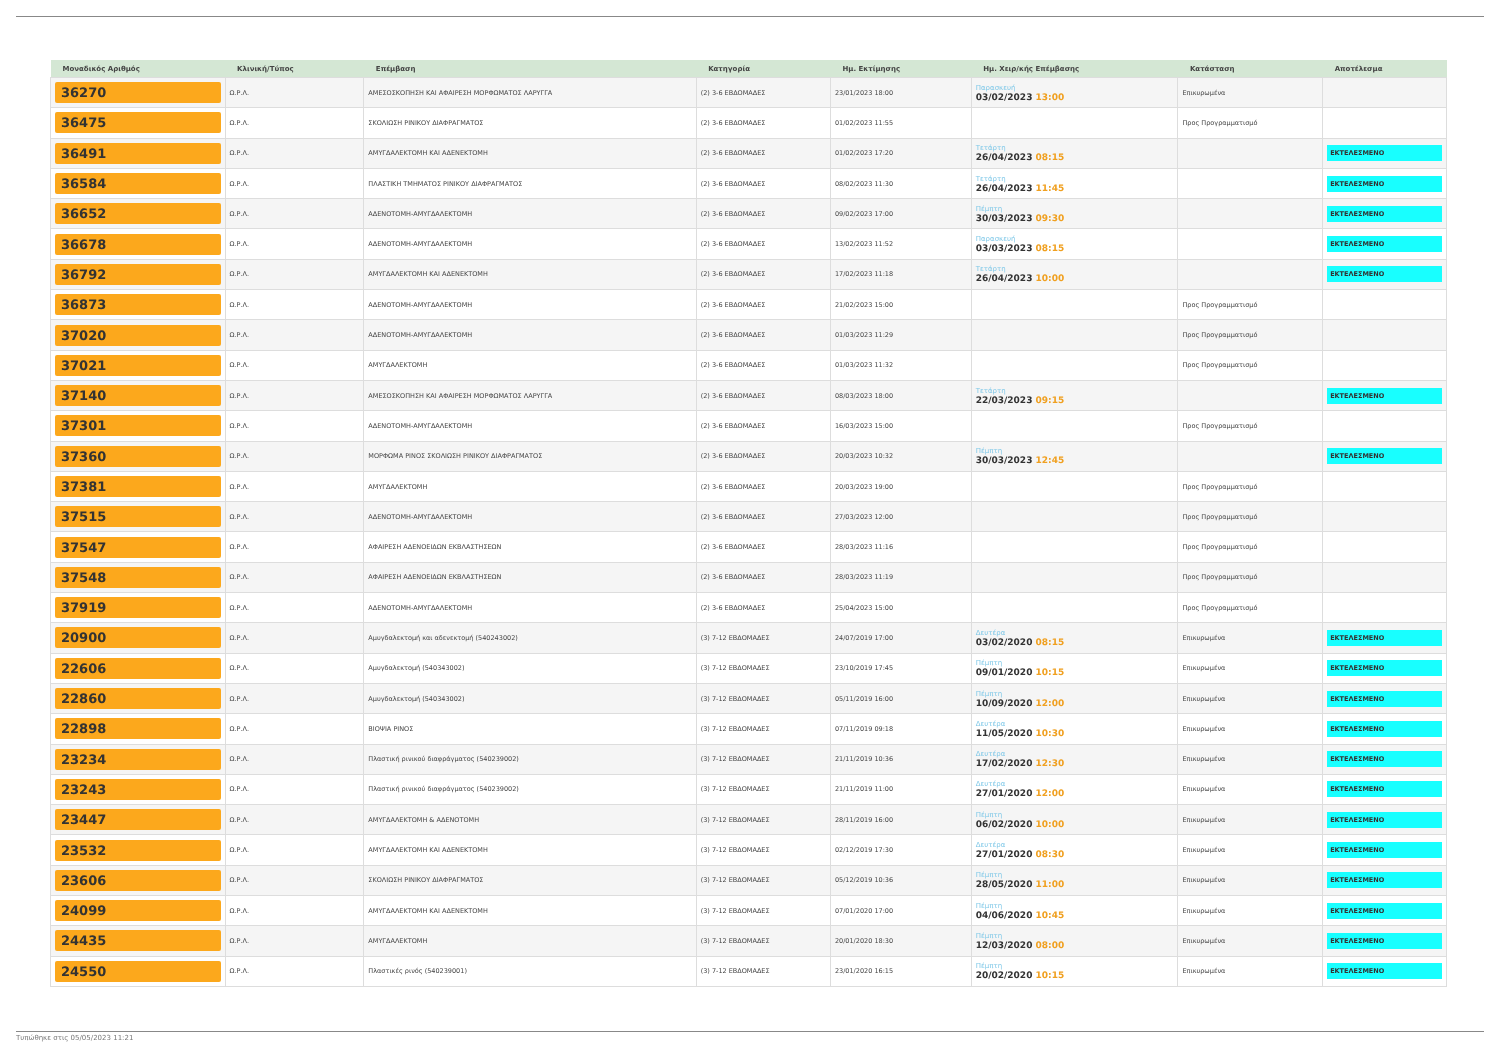| Μοναδικός Αριθμός | Κλινική/Τύπος | Επέμβαση | Κατηγορία | Ημ. Εκτίμησης | Ημ. Χειρ/κής Επέμβασης | Κατάσταση | Αποτέλεσμα |
| --- | --- | --- | --- | --- | --- | --- | --- |
| 36270 | Ω.Ρ.Λ. | ΑΜΕΣΟΣΚΟΠΗΣΗ ΚΑΙ ΑΦΑΙΡΕΣΗ ΜΟΡΦΩΜΑΤΟΣ ΛΑΡΥΓΓΑ | (2) 3-6 ΕΒΔΟΜΑΔΕΣ | 23/01/2023 18:00 | Παρασκευή 03/02/2023 13:00 | Επικυρωμένα | |
| 36475 | Ω.Ρ.Λ. | ΣΚΟΛΙΩΣΗ ΡΙΝΙΚΟΥ ΔΙΑΦΡΑΓΜΑΤΟΣ | (2) 3-6 ΕΒΔΟΜΑΔΕΣ | 01/02/2023 11:55 | | Προς Προγραμματισμό | |
| 36491 | Ω.Ρ.Λ. | ΑΜΥΓΔΑΛΕΚΤΟΜΗ ΚΑΙ ΑΔΕΝΕΚΤΟΜΗ | (2) 3-6 ΕΒΔΟΜΑΔΕΣ | 01/02/2023 17:20 | Τετάρτη 26/04/2023 08:15 | | ΕΚΤΕΛΕΣΜΕΝΟ |
| 36584 | Ω.Ρ.Λ. | ΠΛΑΣΤΙΚΗ ΤΜΗΜΑΤΟΣ ΡΙΝΙΚΟΥ ΔΙΑΦΡΑΓΜΑΤΟΣ | (2) 3-6 ΕΒΔΟΜΑΔΕΣ | 08/02/2023 11:30 | Τετάρτη 26/04/2023 11:45 | | ΕΚΤΕΛΕΣΜΕΝΟ |
| 36652 | Ω.Ρ.Λ. | ΑΔΕΝΟΤΟΜΗ-ΑΜΥΓΔΑΛΕΚΤΟΜΗ | (2) 3-6 ΕΒΔΟΜΑΔΕΣ | 09/02/2023 17:00 | Πέμπτη 30/03/2023 09:30 | | ΕΚΤΕΛΕΣΜΕΝΟ |
| 36678 | Ω.Ρ.Λ. | ΑΔΕΝΟΤΟΜΗ-ΑΜΥΓΔΑΛΕΚΤΟΜΗ | (2) 3-6 ΕΒΔΟΜΑΔΕΣ | 13/02/2023 11:52 | Παρασκευή 03/03/2023 08:15 | | ΕΚΤΕΛΕΣΜΕΝΟ |
| 36792 | Ω.Ρ.Λ. | ΑΜΥΓΔΑΛΕΚΤΟΜΗ ΚΑΙ ΑΔΕΝΕΚΤΟΜΗ | (2) 3-6 ΕΒΔΟΜΑΔΕΣ | 17/02/2023 11:18 | Τετάρτη 26/04/2023 10:00 | | ΕΚΤΕΛΕΣΜΕΝΟ |
| 36873 | Ω.Ρ.Λ. | ΑΔΕΝΟΤΟΜΗ-ΑΜΥΓΔΑΛΕΚΤΟΜΗ | (2) 3-6 ΕΒΔΟΜΑΔΕΣ | 21/02/2023 15:00 | | Προς Προγραμματισμό | |
| 37020 | Ω.Ρ.Λ. | ΑΔΕΝΟΤΟΜΗ-ΑΜΥΓΔΑΛΕΚΤΟΜΗ | (2) 3-6 ΕΒΔΟΜΑΔΕΣ | 01/03/2023 11:29 | | Προς Προγραμματισμό | |
| 37021 | Ω.Ρ.Λ. | ΑΜΥΓΔΑΛΕΚΤΟΜΗ | (2) 3-6 ΕΒΔΟΜΑΔΕΣ | 01/03/2023 11:32 | | Προς Προγραμματισμό | |
| 37140 | Ω.Ρ.Λ. | ΑΜΕΣΟΣΚΟΠΗΣΗ ΚΑΙ ΑΦΑΙΡΕΣΗ ΜΟΡΦΩΜΑΤΟΣ ΛΑΡΥΓΓΑ | (2) 3-6 ΕΒΔΟΜΑΔΕΣ | 08/03/2023 18:00 | Τετάρτη 22/03/2023 09:15 | | ΕΚΤΕΛΕΣΜΕΝΟ |
| 37301 | Ω.Ρ.Λ. | ΑΔΕΝΟΤΟΜΗ-ΑΜΥΓΔΑΛΕΚΤΟΜΗ | (2) 3-6 ΕΒΔΟΜΑΔΕΣ | 16/03/2023 15:00 | | Προς Προγραμματισμό | |
| 37360 | Ω.Ρ.Λ. | ΜΟΡΦΩΜΑ ΡΙΝΟΣ ΣΚΟΛΙΩΣΗ ΡΙΝΙΚΟΥ ΔΙΑΦΡΑΓΜΑΤΟΣ | (2) 3-6 ΕΒΔΟΜΑΔΕΣ | 20/03/2023 10:32 | Πέμπτη 30/03/2023 12:45 | | ΕΚΤΕΛΕΣΜΕΝΟ |
| 37381 | Ω.Ρ.Λ. | ΑΜΥΓΔΑΛΕΚΤΟΜΗ | (2) 3-6 ΕΒΔΟΜΑΔΕΣ | 20/03/2023 19:00 | | Προς Προγραμματισμό | |
| 37515 | Ω.Ρ.Λ. | ΑΔΕΝΟΤΟΜΗ-ΑΜΥΓΔΑΛΕΚΤΟΜΗ | (2) 3-6 ΕΒΔΟΜΑΔΕΣ | 27/03/2023 12:00 | | Προς Προγραμματισμό | |
| 37547 | Ω.Ρ.Λ. | ΑΦΑΙΡΕΣΗ ΑΔΕΝΟΕΙΔΩΝ ΕΚΒΛΑΣΤΗΣΕΩΝ | (2) 3-6 ΕΒΔΟΜΑΔΕΣ | 28/03/2023 11:16 | | Προς Προγραμματισμό | |
| 37548 | Ω.Ρ.Λ. | ΑΦΑΙΡΕΣΗ ΑΔΕΝΟΕΙΔΩΝ ΕΚΒΛΑΣΤΗΣΕΩΝ | (2) 3-6 ΕΒΔΟΜΑΔΕΣ | 28/03/2023 11:19 | | Προς Προγραμματισμό | |
| 37919 | Ω.Ρ.Λ. | ΑΔΕΝΟΤΟΜΗ-ΑΜΥΓΔΑΛΕΚΤΟΜΗ | (2) 3-6 ΕΒΔΟΜΑΔΕΣ | 25/04/2023 15:00 | | Προς Προγραμματισμό | |
| 20900 | Ω.Ρ.Λ. | Αμυγδαλεκτομή και αδενεκτομή (540243002) | (3) 7-12 ΕΒΔΟΜΑΔΕΣ | 24/07/2019 17:00 | Δευτέρα 03/02/2020 08:15 | Επικυρωμένα | ΕΚΤΕΛΕΣΜΕΝΟ |
| 22606 | Ω.Ρ.Λ. | Αμυγδαλεκτομή (540343002) | (3) 7-12 ΕΒΔΟΜΑΔΕΣ | 23/10/2019 17:45 | Πέμπτη 09/01/2020 10:15 | Επικυρωμένα | ΕΚΤΕΛΕΣΜΕΝΟ |
| 22860 | Ω.Ρ.Λ. | Αμυγδαλεκτομή (540343002) | (3) 7-12 ΕΒΔΟΜΑΔΕΣ | 05/11/2019 16:00 | Πέμπτη 10/09/2020 12:00 | Επικυρωμένα | ΕΚΤΕΛΕΣΜΕΝΟ |
| 22898 | Ω.Ρ.Λ. | ΒΙΟΨΙΑ ΡΙΝΟΣ | (3) 7-12 ΕΒΔΟΜΑΔΕΣ | 07/11/2019 09:18 | Δευτέρα 11/05/2020 10:30 | Επικυρωμένα | ΕΚΤΕΛΕΣΜΕΝΟ |
| 23234 | Ω.Ρ.Λ. | Πλαστική ρινικού διαφράγματος (540239002) | (3) 7-12 ΕΒΔΟΜΑΔΕΣ | 21/11/2019 10:36 | Δευτέρα 17/02/2020 12:30 | Επικυρωμένα | ΕΚΤΕΛΕΣΜΕΝΟ |
| 23243 | Ω.Ρ.Λ. | Πλαστική ρινικού διαφράγματος (540239002) | (3) 7-12 ΕΒΔΟΜΑΔΕΣ | 21/11/2019 11:00 | Δευτέρα 27/01/2020 12:00 | Επικυρωμένα | ΕΚΤΕΛΕΣΜΕΝΟ |
| 23447 | Ω.Ρ.Λ. | ΑΜΥΓΔΑΛΕΚΤΟΜΗ & ΑΔΕΝΟΤΟΜΗ | (3) 7-12 ΕΒΔΟΜΑΔΕΣ | 28/11/2019 16:00 | Πέμπτη 06/02/2020 10:00 | Επικυρωμένα | ΕΚΤΕΛΕΣΜΕΝΟ |
| 23532 | Ω.Ρ.Λ. | ΑΜΥΓΔΑΛΕΚΤΟΜΗ ΚΑΙ ΑΔΕΝΕΚΤΟΜΗ | (3) 7-12 ΕΒΔΟΜΑΔΕΣ | 02/12/2019 17:30 | Δευτέρα 27/01/2020 08:30 | Επικυρωμένα | ΕΚΤΕΛΕΣΜΕΝΟ |
| 23606 | Ω.Ρ.Λ. | ΣΚΟΛΙΩΣΗ ΡΙΝΙΚΟΥ ΔΙΑΦΡΑΓΜΑΤΟΣ | (3) 7-12 ΕΒΔΟΜΑΔΕΣ | 05/12/2019 10:36 | Πέμπτη 28/05/2020 11:00 | Επικυρωμένα | ΕΚΤΕΛΕΣΜΕΝΟ |
| 24099 | Ω.Ρ.Λ. | ΑΜΥΓΔΑΛΕΚΤΟΜΗ ΚΑΙ ΑΔΕΝΕΚΤΟΜΗ | (3) 7-12 ΕΒΔΟΜΑΔΕΣ | 07/01/2020 17:00 | Πέμπτη 04/06/2020 10:45 | Επικυρωμένα | ΕΚΤΕΛΕΣΜΕΝΟ |
| 24435 | Ω.Ρ.Λ. | ΑΜΥΓΔΑΛΕΚΤΟΜΗ | (3) 7-12 ΕΒΔΟΜΑΔΕΣ | 20/01/2020 18:30 | Πέμπτη 12/03/2020 08:00 | Επικυρωμένα | ΕΚΤΕΛΕΣΜΕΝΟ |
| 24550 | Ω.Ρ.Λ. | Πλαστικές ρινός (540239001) | (3) 7-12 ΕΒΔΟΜΑΔΕΣ | 23/01/2020 16:15 | Πέμπτη 20/02/2020 10:15 | Επικυρωμένα | ΕΚΤΕΛΕΣΜΕΝΟ |
Τυπώθηκε στις 05/05/2023 11:21